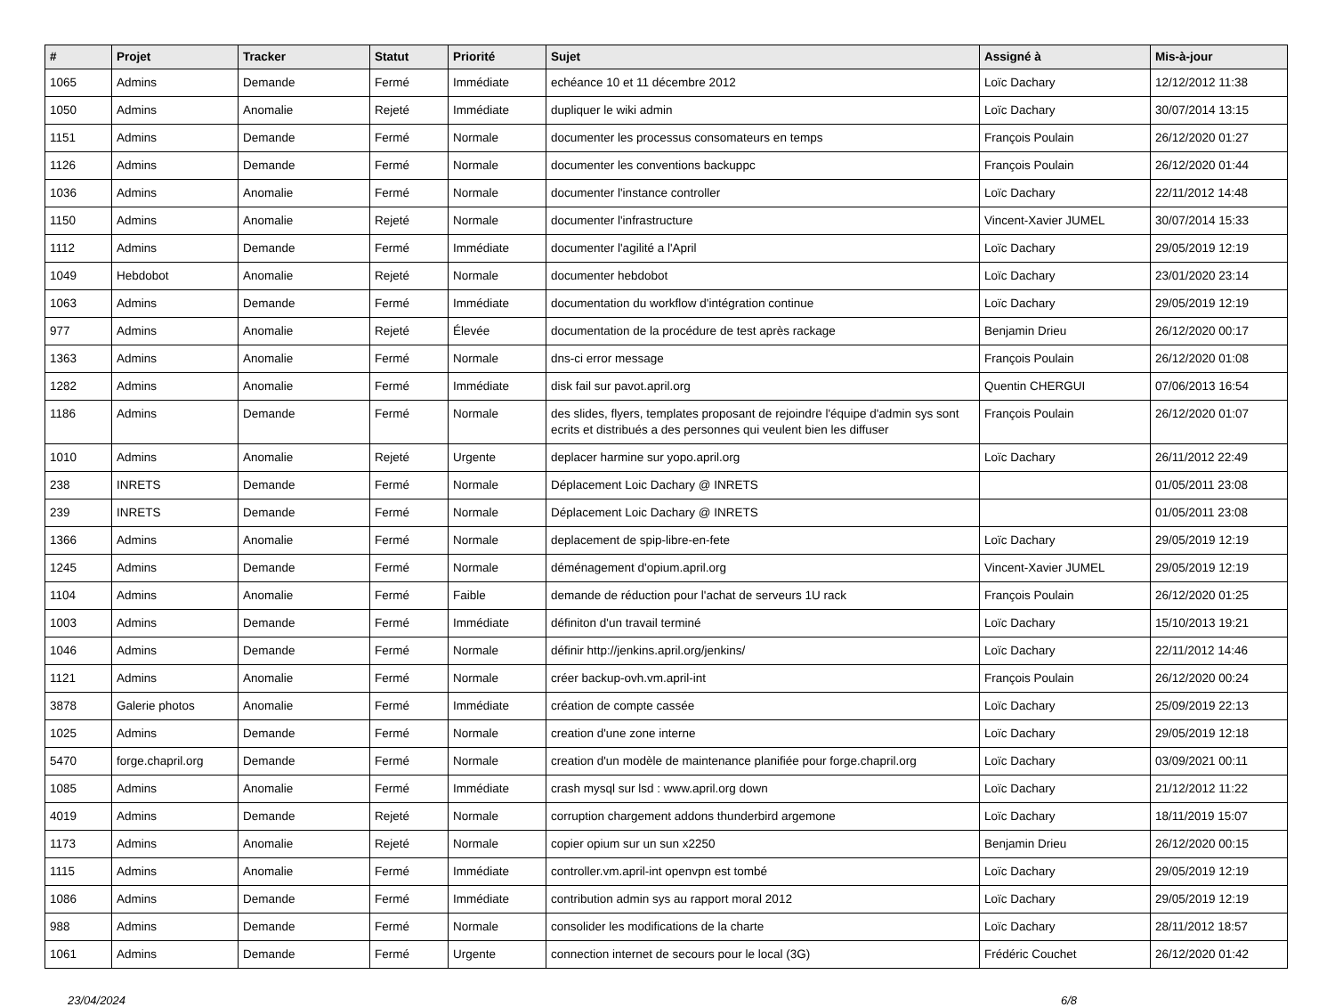| # | Projet | Tracker | Statut | Priorité | Sujet | Assigné à | Mis-à-jour |
| --- | --- | --- | --- | --- | --- | --- | --- |
| 1065 | Admins | Demande | Fermé | Immédiate | echéance 10 et 11 décembre 2012 | Loïc Dachary | 12/12/2012 11:38 |
| 1050 | Admins | Anomalie | Rejeté | Immédiate | dupliquer le wiki admin | Loïc Dachary | 30/07/2014 13:15 |
| 1151 | Admins | Demande | Fermé | Normale | documenter les processus consomateurs en temps | François Poulain | 26/12/2020 01:27 |
| 1126 | Admins | Demande | Fermé | Normale | documenter les conventions backuppc | François Poulain | 26/12/2020 01:44 |
| 1036 | Admins | Anomalie | Fermé | Normale | documenter l'instance controller | Loïc Dachary | 22/11/2012 14:48 |
| 1150 | Admins | Anomalie | Rejeté | Normale | documenter l'infrastructure | Vincent-Xavier JUMEL | 30/07/2014 15:33 |
| 1112 | Admins | Demande | Fermé | Immédiate | documenter l'agilité a l'April | Loïc Dachary | 29/05/2019 12:19 |
| 1049 | Hebdobot | Anomalie | Rejeté | Normale | documenter hebdobot | Loïc Dachary | 23/01/2020 23:14 |
| 1063 | Admins | Demande | Fermé | Immédiate | documentation du workflow d'intégration continue | Loïc Dachary | 29/05/2019 12:19 |
| 977 | Admins | Anomalie | Rejeté | Élevée | documentation de la procédure de test après rackage | Benjamin Drieu | 26/12/2020 00:17 |
| 1363 | Admins | Anomalie | Fermé | Normale | dns-ci error message | François Poulain | 26/12/2020 01:08 |
| 1282 | Admins | Anomalie | Fermé | Immédiate | disk fail sur pavot.april.org | Quentin CHERGUI | 07/06/2013 16:54 |
| 1186 | Admins | Demande | Fermé | Normale | des slides, flyers, templates proposant de rejoindre l'équipe d'admin sys sont ecrits et distribués a des personnes qui veulent bien les diffuser | François Poulain | 26/12/2020 01:07 |
| 1010 | Admins | Anomalie | Rejeté | Urgente | deplacer harmine sur yopo.april.org | Loïc Dachary | 26/11/2012 22:49 |
| 238 | INRETS | Demande | Fermé | Normale | Déplacement Loic Dachary @ INRETS | | 01/05/2011 23:08 |
| 239 | INRETS | Demande | Fermé | Normale | Déplacement Loic Dachary @ INRETS | | 01/05/2011 23:08 |
| 1366 | Admins | Anomalie | Fermé | Normale | deplacement de spip-libre-en-fete | Loïc Dachary | 29/05/2019 12:19 |
| 1245 | Admins | Demande | Fermé | Normale | déménagement d'opium.april.org | Vincent-Xavier JUMEL | 29/05/2019 12:19 |
| 1104 | Admins | Anomalie | Fermé | Faible | demande de réduction pour l'achat de serveurs 1U rack | François Poulain | 26/12/2020 01:25 |
| 1003 | Admins | Demande | Fermé | Immédiate | définiton d'un travail terminé | Loïc Dachary | 15/10/2013 19:21 |
| 1046 | Admins | Demande | Fermé | Normale | définir http://jenkins.april.org/jenkins/ | Loïc Dachary | 22/11/2012 14:46 |
| 1121 | Admins | Anomalie | Fermé | Normale | créer backup-ovh.vm.april-int | François Poulain | 26/12/2020 00:24 |
| 3878 | Galerie photos | Anomalie | Fermé | Immédiate | création de compte cassée | Loïc Dachary | 25/09/2019 22:13 |
| 1025 | Admins | Demande | Fermé | Normale | creation d'une zone interne | Loïc Dachary | 29/05/2019 12:18 |
| 5470 | forge.chapril.org | Demande | Fermé | Normale | creation d'un modèle de maintenance planifiée pour forge.chapril.org | Loïc Dachary | 03/09/2021 00:11 |
| 1085 | Admins | Anomalie | Fermé | Immédiate | crash mysql sur lsd : www.april.org down | Loïc Dachary | 21/12/2012 11:22 |
| 4019 | Admins | Demande | Rejeté | Normale | corruption chargement addons thunderbird argemone | Loïc Dachary | 18/11/2019 15:07 |
| 1173 | Admins | Anomalie | Rejeté | Normale | copier opium sur un sun x2250 | Benjamin Drieu | 26/12/2020 00:15 |
| 1115 | Admins | Anomalie | Fermé | Immédiate | controller.vm.april-int openvpn est tombé | Loïc Dachary | 29/05/2019 12:19 |
| 1086 | Admins | Demande | Fermé | Immédiate | contribution admin sys au rapport moral 2012 | Loïc Dachary | 29/05/2019 12:19 |
| 988 | Admins | Demande | Fermé | Normale | consolider les modifications de la charte | Loïc Dachary | 28/11/2012 18:57 |
| 1061 | Admins | Demande | Fermé | Urgente | connection internet de secours pour le local (3G) | Frédéric Couchet | 26/12/2020 01:42 |
23/04/2024 6/8